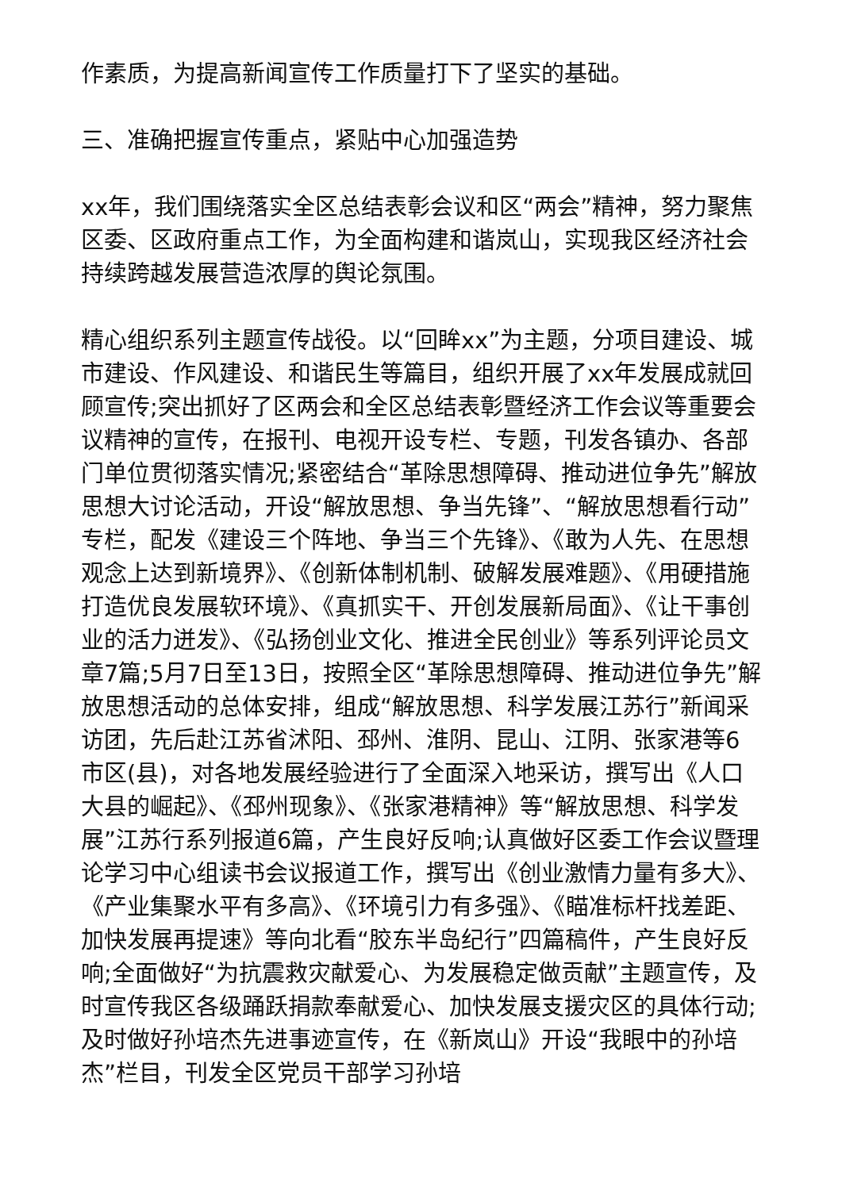作素质，为提高新闻宣传工作质量打下了坚实的基础。
三、准确把握宣传重点，紧贴中心加强造势
xx年，我们围绕落实全区总结表彰会议和区“两会”精神，努力聚焦区委、区政府重点工作，为全面构建和谐岚山，实现我区经济社会持续跨越发展营造浓厚的舆论氛围。
精心组织系列主题宣传战役。以“回眸xx”为主题，分项目建设、城市建设、作风建设、和谐民生等篇目，组织开展了xx年发展成就回顾宣传;突出抓好了区两会和全区总结表彰暨经济工作会议等重要会议精神的宣传，在报刊、电视开设专栏、专题，刊发各镇办、各部门单位贯彻落实情况;紧密结合“革除思想障碍、推动进位争先”解放思想大讨论活动，开设“解放思想、争当先锋”、“解放思想看行动”专栏，配发《建设三个阵地、争当三个先锋》、《敢为人先、在思想观念上达到新境界》、《创新体制机制、破解发展难题》、《用硬措施打造优良发展软环境》、《真抓实干、开创发展新局面》、《让干事创业的活力迸发》、《弘扬创业文化、推进全民创业》等系列评论员文章7篇;5月7日至13日，按照全区“革除思想障碍、推动进位争先”解放思想活动的总体安排，组成“解放思想、科学发展江苏行”新闻采访团，先后赴江苏省沭阳、邳州、淮阴、昆山、江阴、张家港等6市区(县)，对各地发展经验进行了全面深入地采访，撰写出《人口大县的崛起》、《邳州现象》、《张家港精神》等“解放思想、科学发展”江苏行系列报道6篇，产生良好反响;认真做好区委工作会议暨理论学习中心组读书会议报道工作，撰写出《创业激情力量有多大》、《产业集聚水平有多高》、《环境引力有多强》、《瞄准标杆找差距、加快发展再提速》等向北看“胶东半岛纪行”四篇稿件，产生良好反响;全面做好“为抗震救灾献爱心、为发展稳定做贡献”主题宣传，及时宣传我区各级踊跃捐款奉献爱心、加快发展支援灾区的具体行动;及时做好孙培杰先进事迹宣传，在《新岚山》开设“我眼中的孙培杰”栏目，刊发全区党员干部学习孙培